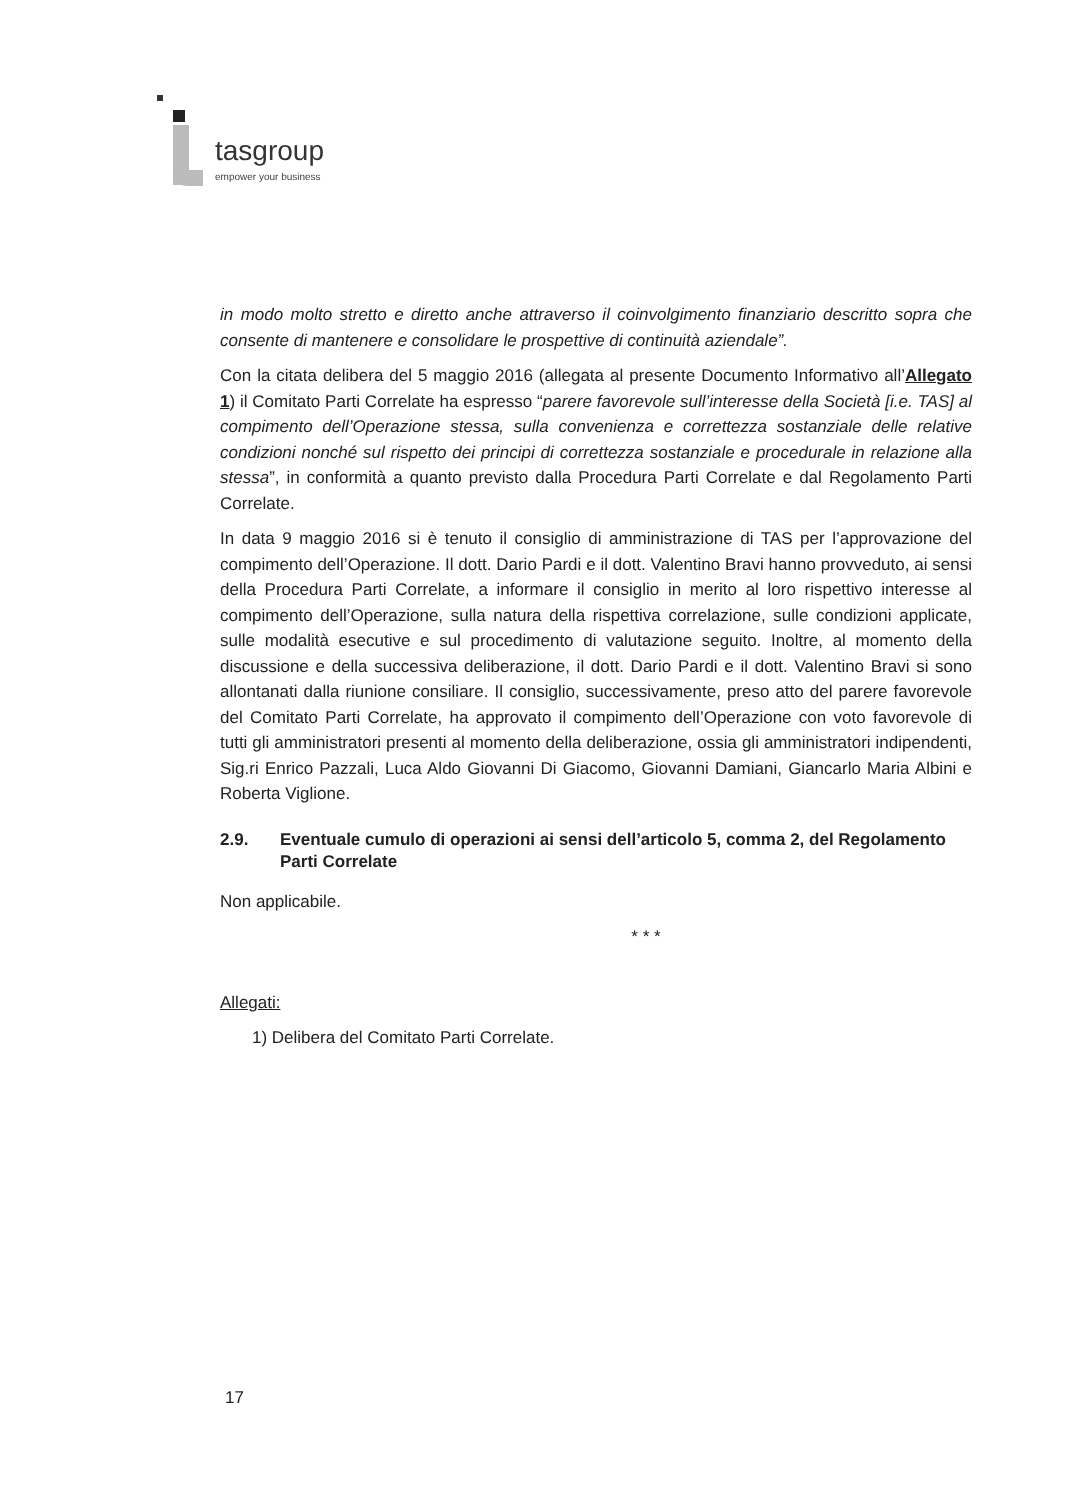tasgroup
empower your business
in modo molto stretto e diretto anche attraverso il coinvolgimento finanziario descritto sopra che consente di mantenere e consolidare le prospettive di continuità aziendale”.
Con la citata delibera del 5 maggio 2016 (allegata al presente Documento Informativo all’Allegato 1) il Comitato Parti Correlate ha espresso “parere favorevole sull’interesse della Società [i.e. TAS] al compimento dell’Operazione stessa, sulla convenienza e correttezza sostanziale delle relative condizioni nonché sul rispetto dei principi di correttezza sostanziale e procedurale in relazione alla stessa”, in conformità a quanto previsto dalla Procedura Parti Correlate e dal Regolamento Parti Correlate.
In data 9 maggio 2016 si è tenuto il consiglio di amministrazione di TAS per l’approvazione del compimento dell’Operazione. Il dott. Dario Pardi e il dott. Valentino Bravi hanno provveduto, ai sensi della Procedura Parti Correlate, a informare il consiglio in merito al loro rispettivo interesse al compimento dell’Operazione, sulla natura della rispettiva correlazione, sulle condizioni applicate, sulle modalità esecutive e sul procedimento di valutazione seguito. Inoltre, al momento della discussione e della successiva deliberazione, il dott. Dario Pardi e il dott. Valentino Bravi si sono allontanati dalla riunione consiliare. Il consiglio, successivamente, preso atto del parere favorevole del Comitato Parti Correlate, ha approvato il compimento dell’Operazione con voto favorevole di tutti gli amministratori presenti al momento della deliberazione, ossia gli amministratori indipendenti, Sig.ri Enrico Pazzali, Luca Aldo Giovanni Di Giacomo, Giovanni Damiani, Giancarlo Maria Albini e Roberta Viglione.
2.9. Eventuale cumulo di operazioni ai sensi dell’articolo 5, comma 2, del Regolamento Parti Correlate
Non applicabile.
* * *
Allegati:
1) Delibera del Comitato Parti Correlate.
17